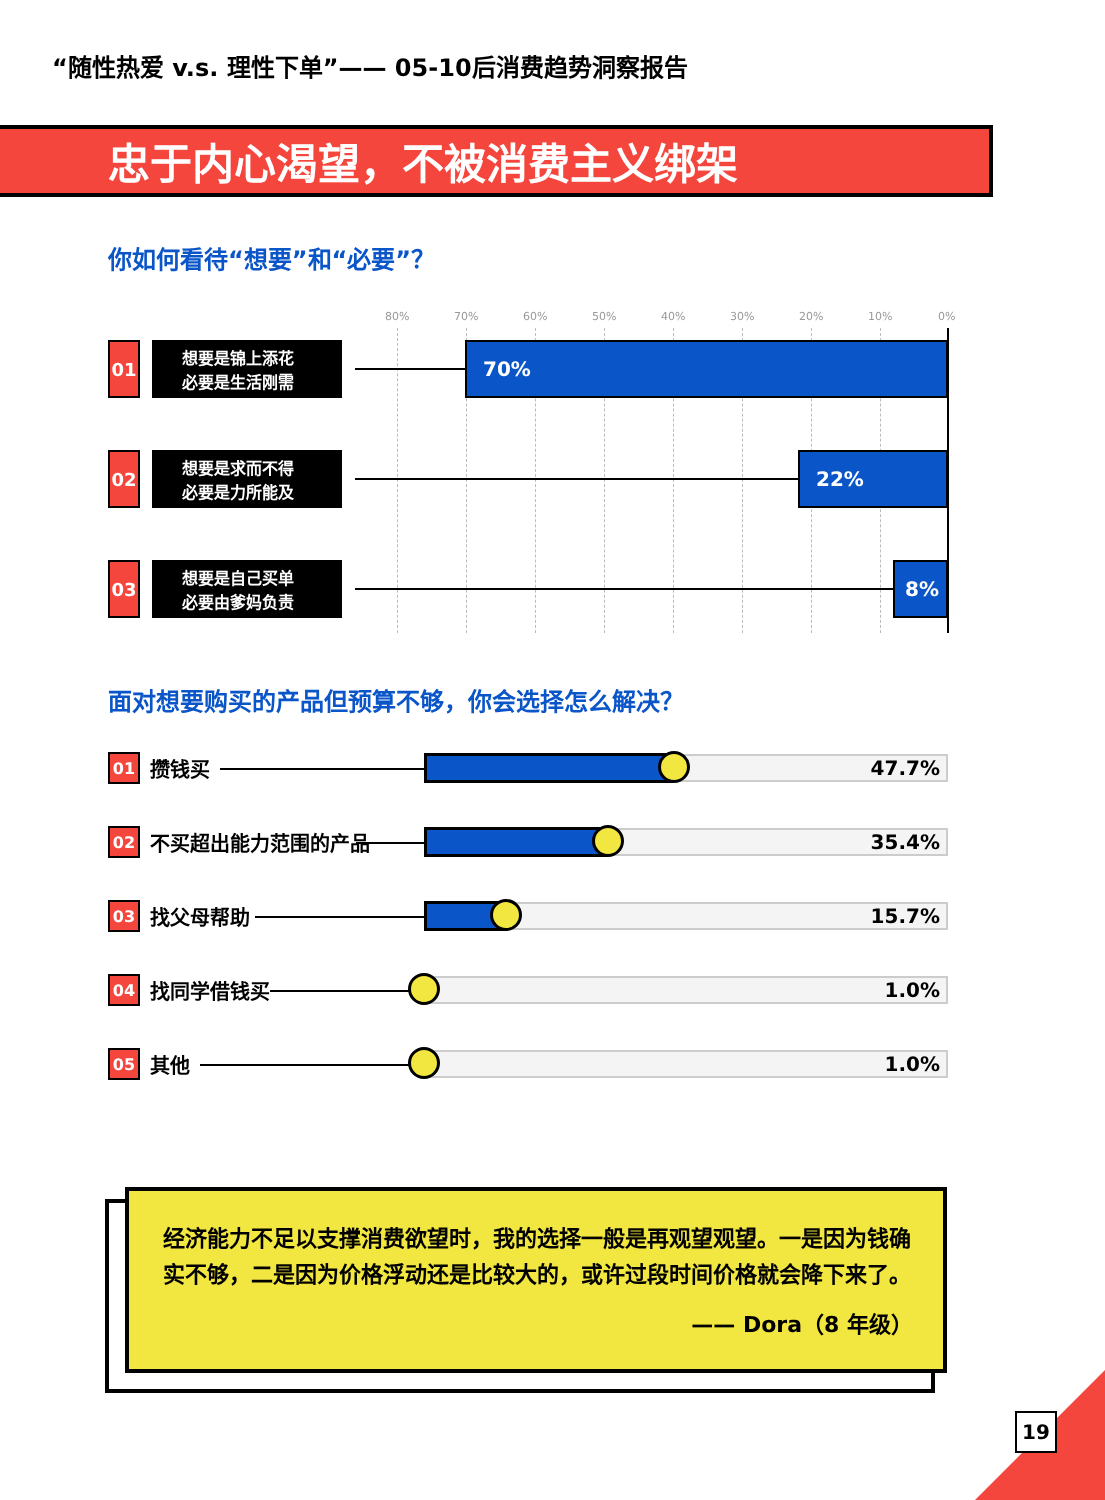“随性热爱 v.s. 理性下单”—— 05-10后消费趋势洞察报告
忠于内心渴望，不被消费主义绑架
你如何看待“想要”和“必要”？
80% 70% 60% 50% 40% 30% 20% 10% 0%
01
想要是锦上添花
必要是生活刚需
70%
02
想要是求而不得
必要是力所能及
22%
03
想要是自己买单
必要由爹妈负责
8%
面对想要购买的产品但预算不够，你会选择怎么解决？
01 攒钱买 47.7%
02 不买超出能力范围的产品 35.4%
03 找父母帮助 15.7%
04 找同学借钱买 1.0%
05 其他 1.0%
经济能力不足以支撑消费欲望时，我的选择一般是再观望观望。一是因为钱确实不够，二是因为价格浮动还是比较大的，或许过段时间价格就会降下来了。
—— Dora（8 年级）
19